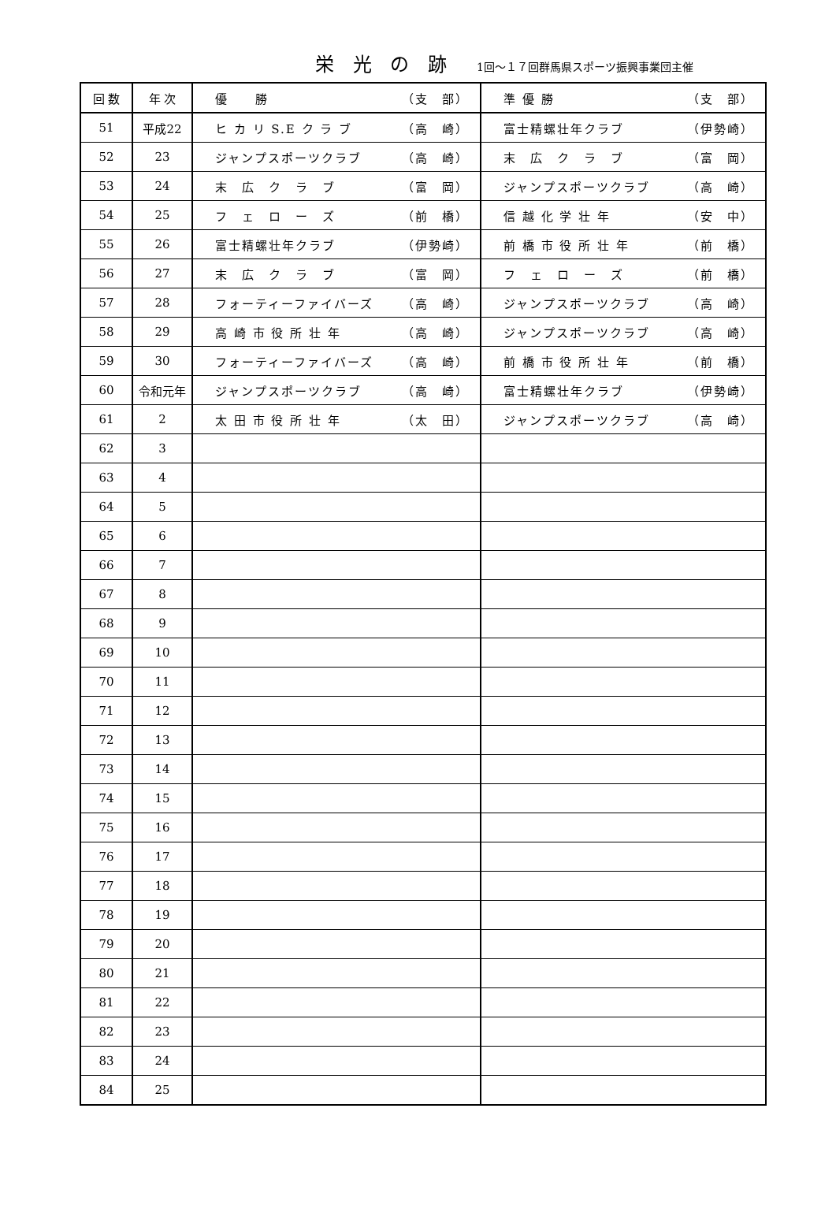栄 光 の 跡 1回～１７回群馬県スポーツ振興事業団主催
| 回 数 | 年 次 | 優 勝 （支 部） | 準 優 勝 （支 部） |
| --- | --- | --- | --- |
| 51 | 平成22 | ヒ カ リ S.E ク ラ ブ （高 崎） | 富士精螺壮年クラブ （伊勢崎） |
| 52 | 23 | ジャンプスポーツクラブ （高 崎） | 末 広 ク ラ ブ （富 岡） |
| 53 | 24 | 末 広 ク ラ ブ （富 岡） | ジャンプスポーツクラブ （高 崎） |
| 54 | 25 | フ ェ ロ ー ズ （前 橋） | 信 越 化 学 壮 年 （安 中） |
| 55 | 26 | 富士精螺壮年クラブ （伊勢崎） | 前 橋 市 役 所 壮 年 （前 橋） |
| 56 | 27 | 末 広 ク ラ ブ （富 岡） | フ ェ ロ ー ズ （前 橋） |
| 57 | 28 | フォーティーファイバーズ （高 崎） | ジャンプスポーツクラブ （高 崎） |
| 58 | 29 | 高 崎 市 役 所 壮 年 （高 崎） | ジャンプスポーツクラブ （高 崎） |
| 59 | 30 | フォーティーファイバーズ （高 崎） | 前 橋 市 役 所 壮 年 （前 橋） |
| 60 | 令和元年 | ジャンプスポーツクラブ （高 崎） | 富士精螺壮年クラブ （伊勢崎） |
| 61 | 2 | 太 田 市 役 所 壮 年 （太 田） | ジャンプスポーツクラブ （高 崎） |
| 62 | 3 | | |
| 63 | 4 | | |
| 64 | 5 | | |
| 65 | 6 | | |
| 66 | 7 | | |
| 67 | 8 | | |
| 68 | 9 | | |
| 69 | 10 | | |
| 70 | 11 | | |
| 71 | 12 | | |
| 72 | 13 | | |
| 73 | 14 | | |
| 74 | 15 | | |
| 75 | 16 | | |
| 76 | 17 | | |
| 77 | 18 | | |
| 78 | 19 | | |
| 79 | 20 | | |
| 80 | 21 | | |
| 81 | 22 | | |
| 82 | 23 | | |
| 83 | 24 | | |
| 84 | 25 | | |